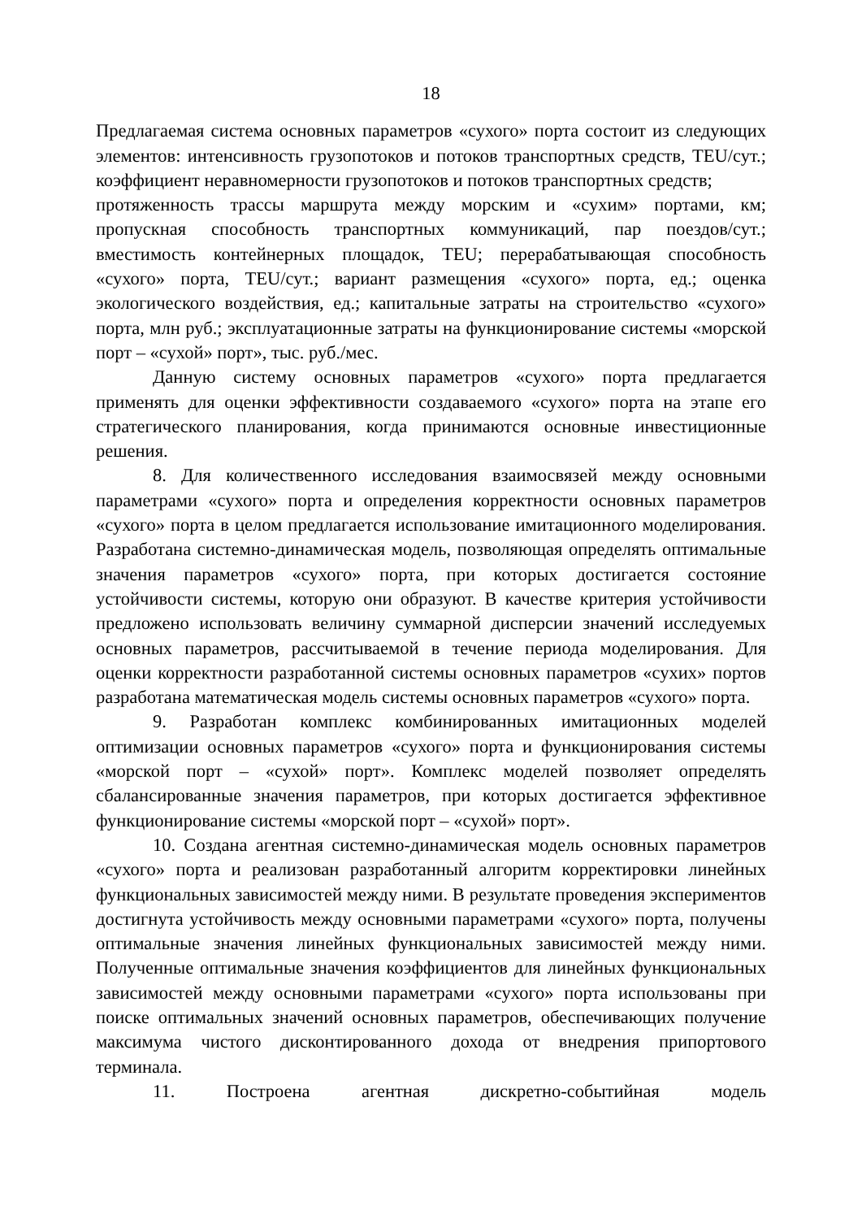18
Предлагаемая система основных параметров «сухого» порта состоит из следующих элементов: интенсивность грузопотоков и потоков транспортных средств, TEU/сут.; коэффициент неравномерности грузопотоков и потоков транспортных средств;
протяженность трассы маршрута между морским и «сухим» портами, км; пропускная способность транспортных коммуникаций, пар поездов/сут.; вместимость контейнерных площадок, TEU; перерабатывающая способность «сухого» порта, TEU/сут.; вариант размещения «сухого» порта, ед.; оценка экологического воздействия, ед.; капитальные затраты на строительство «сухого» порта, млн руб.; эксплуатационные затраты на функционирование системы «морской порт – «сухой» порт», тыс. руб./мес.
Данную систему основных параметров «сухого» порта предлагается применять для оценки эффективности создаваемого «сухого» порта на этапе его стратегического планирования, когда принимаются основные инвестиционные решения.
8. Для количественного исследования взаимосвязей между основными параметрами «сухого» порта и определения корректности основных параметров «сухого» порта в целом предлагается использование имитационного моделирования. Разработана системно-динамическая модель, позволяющая определять оптимальные значения параметров «сухого» порта, при которых достигается состояние устойчивости системы, которую они образуют. В качестве критерия устойчивости предложено использовать величину суммарной дисперсии значений исследуемых основных параметров, рассчитываемой в течение периода моделирования. Для оценки корректности разработанной системы основных параметров «сухих» портов разработана математическая модель системы основных параметров «сухого» порта.
9. Разработан комплекс комбинированных имитационных моделей оптимизации основных параметров «сухого» порта и функционирования системы «морской порт – «сухой» порт». Комплекс моделей позволяет определять сбалансированные значения параметров, при которых достигается эффективное функционирование системы «морской порт – «сухой» порт».
10. Создана агентная системно-динамическая модель основных параметров «сухого» порта и реализован разработанный алгоритм корректировки линейных функциональных зависимостей между ними. В результате проведения экспериментов достигнута устойчивость между основными параметрами «сухого» порта, получены оптимальные значения линейных функциональных зависимостей между ними. Полученные оптимальные значения коэффициентов для линейных функциональных зависимостей между основными параметрами «сухого» порта использованы при поиске оптимальных значений основных параметров, обеспечивающих получение максимума чистого дисконтированного дохода от внедрения припортового терминала.
11. Построена агентная дискретно-событийная модель